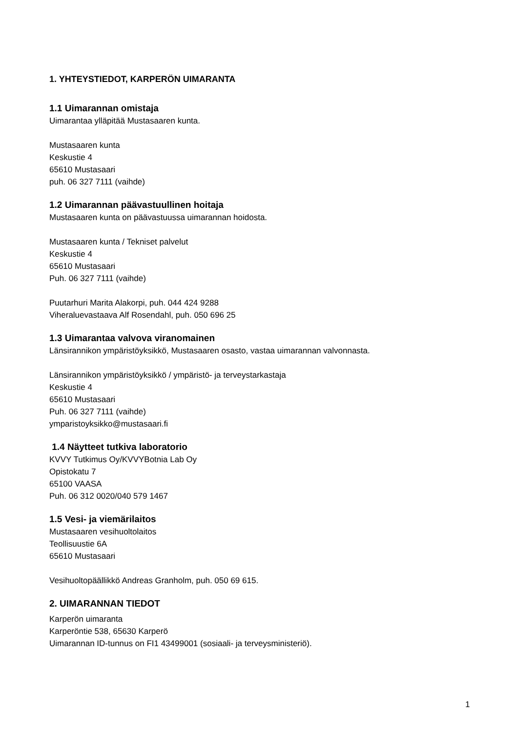1. YHTEYSTIEDOT, KARPERÖN UIMARANTA
1.1 Uimarannan omistaja
Uimarantaa ylläpitää Mustasaaren kunta.
Mustasaaren kunta
Keskustie 4
65610 Mustasaari
puh. 06 327 7111 (vaihde)
1.2 Uimarannan päävastuullinen hoitaja
Mustasaaren kunta on päävastuussa uimarannan hoidosta.
Mustasaaren kunta / Tekniset palvelut
Keskustie 4
65610 Mustasaari
Puh. 06 327 7111 (vaihde)
Puutarhuri Marita Alakorpi, puh. 044 424 9288
Viheraluevastaava Alf Rosendahl, puh. 050 696 25
1.3 Uimarantaa valvova viranomainen
Länsirannikon ympäristöyksikkö, Mustasaaren osasto, vastaa uimarannan valvonnasta.
Länsirannikon ympäristöyksikkö / ympäristö- ja terveystarkastaja
Keskustie 4
65610 Mustasaari
Puh. 06 327 7111 (vaihde)
ymparistoyksikko@mustasaari.fi
1.4 Näytteet tutkiva laboratorio
KVVY Tutkimus Oy/KVVYBotnia Lab Oy
Opistokatu 7
65100 VAASA
Puh. 06 312 0020/040 579 1467
1.5 Vesi- ja viemärilaitos
Mustasaaren vesihuoltolaitos
Teollisuustie 6A
65610 Mustasaari
Vesihuoltopäällikkö Andreas Granholm, puh. 050 69 615.
2. UIMARANNAN TIEDOT
Karperön uimaranta
Karperöntie 538, 65630 Karperö
Uimarannan ID-tunnus on FI1 43499001 (sosiaali- ja terveysministeriö).
1